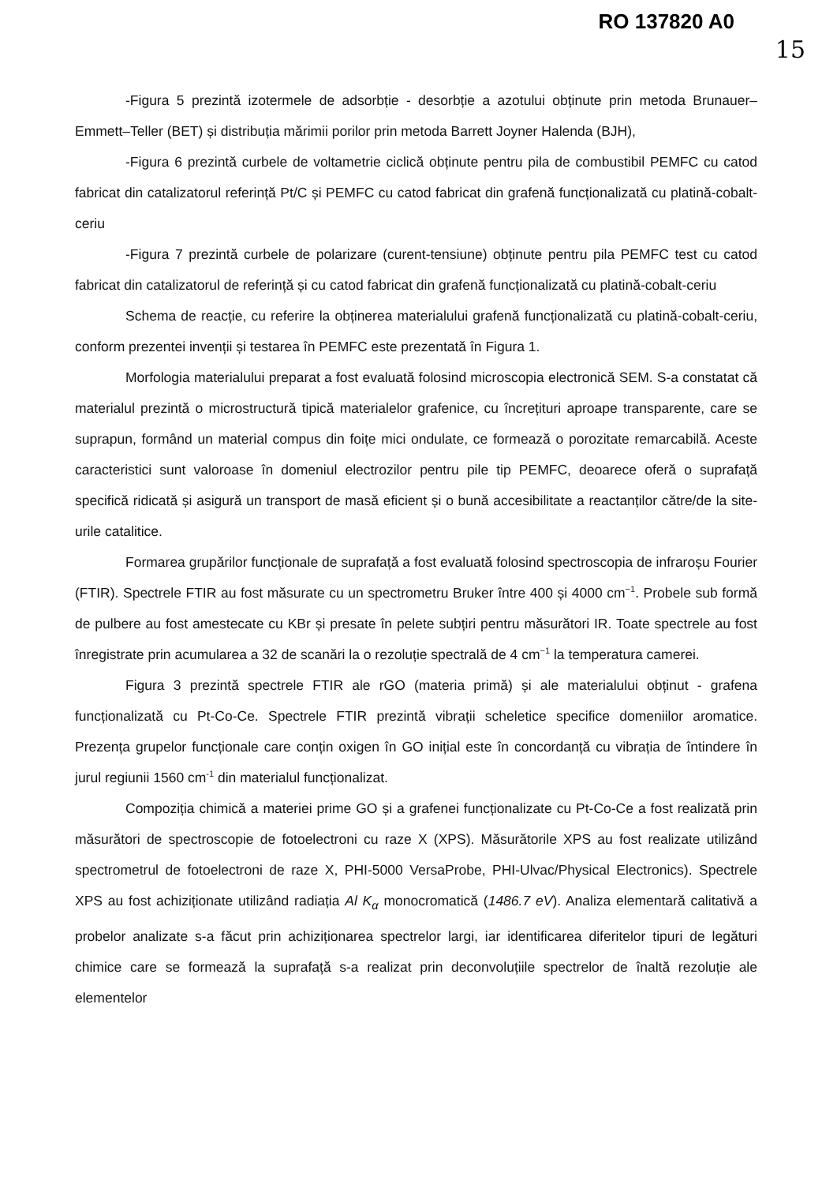RO 137820 A0
15
-Figura 5 prezintă izotermele de adsorbție - desorbție a azotului obținute prin metoda Brunauer–Emmett–Teller (BET) și distribuția mărimii porilor prin metoda Barrett Joyner Halenda (BJH),
-Figura 6 prezintă curbele de voltametrie ciclică obținute pentru pila de combustibil PEMFC cu catod fabricat din catalizatorul referință Pt/C și PEMFC cu catod fabricat din grafenă funcționalizată cu platină-cobalt-ceriu
-Figura 7 prezintă curbele de polarizare (curent-tensiune) obținute pentru pila PEMFC test cu catod fabricat din catalizatorul de referință și cu catod fabricat din grafenă funcționalizată cu platină-cobalt-ceriu
Schema de reacție, cu referire la obținerea materialului grafenă funcționalizată cu platină-cobalt-ceriu, conform prezentei invenții și testarea în PEMFC este prezentată în Figura 1.
Morfologia materialului preparat a fost evaluată folosind microscopia electronică SEM. S-a constatat că materialul prezintă o microstructură tipică materialelor grafenice, cu încrețituri aproape transparente, care se suprapun, formând un material compus din foițe mici ondulate, ce formează o porozitate remarcabilă. Aceste caracteristici sunt valoroase în domeniul electrozilor pentru pile tip PEMFC, deoarece oferă o suprafață specifică ridicată și asigură un transport de masă eficient și o bună accesibilitate a reactanților către/de la site-urile catalitice.
Formarea grupărilor funcționale de suprafață a fost evaluată folosind spectroscopia de infraroșu Fourier (FTIR). Spectrele FTIR au fost măsurate cu un spectrometru Bruker între 400 și 4000 cm<sup>−1</sup>. Probele sub formă de pulbere au fost amestecate cu KBr și presate în pelete subțiri pentru măsurători IR. Toate spectrele au fost înregistrate prin acumularea a 32 de scanări la o rezoluție spectrală de 4 cm<sup>−1</sup> la temperatura camerei.
Figura 3 prezintă spectrele FTIR ale rGO (materia primă) și ale materialului obținut - grafena funcționalizată cu Pt-Co-Ce. Spectrele FTIR prezintă vibrații scheletice specifice domeniilor aromatice. Prezența grupelor funcționale care conțin oxigen în GO inițial este în concordanță cu vibrația de întindere în jurul regiunii 1560 cm<sup>-1</sup> din materialul funcționalizat.
Compoziția chimică a materiei prime GO și a grafenei funcționalizate cu Pt-Co-Ce a fost realizată prin măsurători de spectroscopie de fotoelectroni cu raze X (XPS). Măsurătorile XPS au fost realizate utilizând spectrometrul de fotoelectroni de raze X, PHI-5000 VersaProbe, PHI-Ulvac/Physical Electronics). Spectrele XPS au fost achiziționate utilizând radiația Al K<sub>α</sub> monocromatică (1486.7 eV). Analiza elementară calitativă a probelor analizate s-a făcut prin achiziționarea spectrelor largi, iar identificarea diferitelor tipuri de legături chimice care se formează la suprafață s-a realizat prin deconvoluțiile spectrelor de înaltă rezoluție ale elementelor